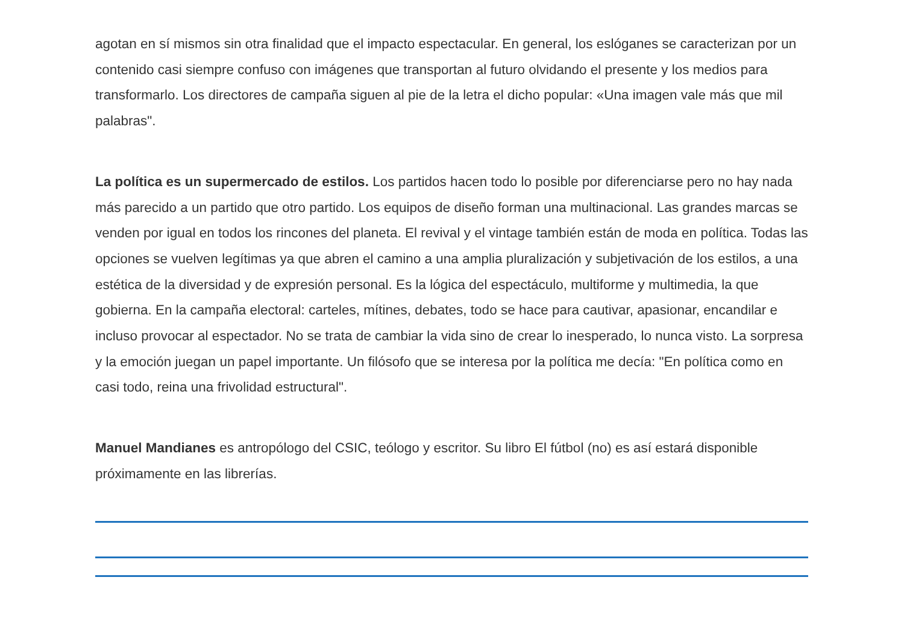agotan en sí mismos sin otra finalidad que el impacto espectacular. En general, los eslóganes se caracterizan por un contenido casi siempre confuso con imágenes que transportan al futuro olvidando el presente y los medios para transformarlo. Los directores de campaña siguen al pie de la letra el dicho popular: «Una imagen vale más que mil palabras".
La política es un supermercado de estilos. Los partidos hacen todo lo posible por diferenciarse pero no hay nada más parecido a un partido que otro partido. Los equipos de diseño forman una multinacional. Las grandes marcas se venden por igual en todos los rincones del planeta. El revival y el vintage también están de moda en política. Todas las opciones se vuelven legítimas ya que abren el camino a una amplia pluralización y subjetivación de los estilos, a una estética de la diversidad y de expresión personal. Es la lógica del espectáculo, multiforme y multimedia, la que gobierna. En la campaña electoral: carteles, mítines, debates, todo se hace para cautivar, apasionar, encandilar e incluso provocar al espectador. No se trata de cambiar la vida sino de crear lo inesperado, lo nunca visto. La sorpresa y la emoción juegan un papel importante. Un filósofo que se interesa por la política me decía: "En política como en casi todo, reina una frivolidad estructural".
Manuel Mandianes es antropólogo del CSIC, teólogo y escritor. Su libro El fútbol (no) es así estará disponible próximamente en las librerías.